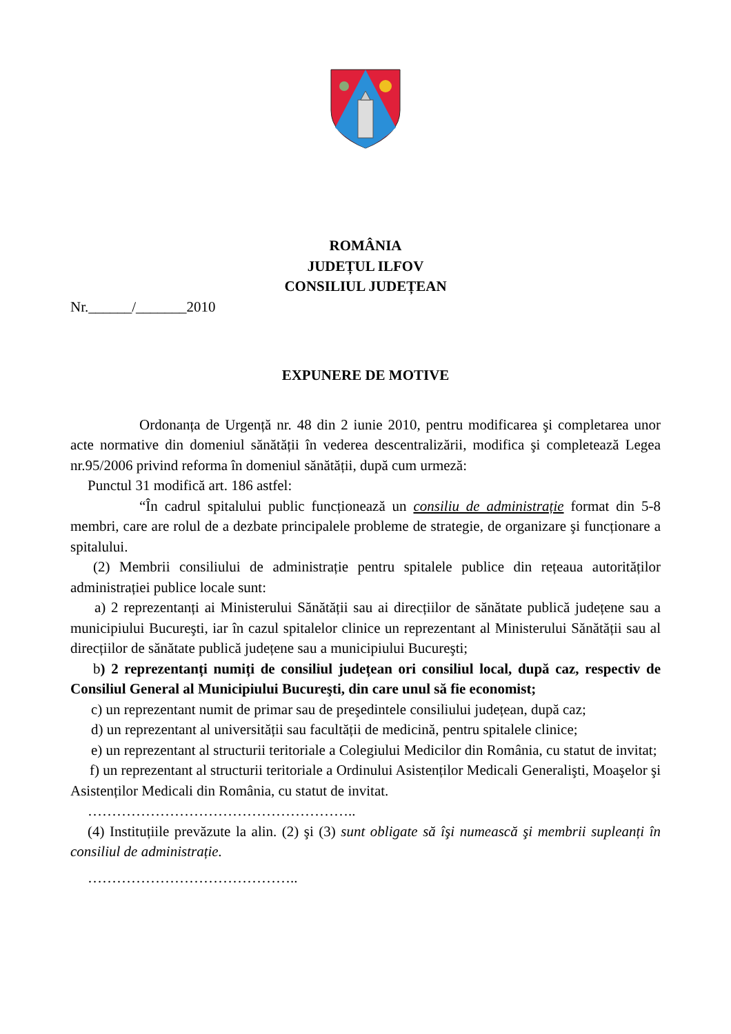ROMÂNIA
JUDEȚUL ILFOV
CONSILIUL JUDEȚEAN
Nr.______/_______2010
EXPUNERE DE MOTIVE
Ordonanța de Urgență nr. 48 din 2 iunie 2010, pentru modificarea şi completarea unor acte normative din domeniul sănătății în vederea descentralizării, modifica şi completează Legea nr.95/2006 privind reforma în domeniul sănătății, după cum urmeză:
Punctul 31 modifică art. 186 astfel:
“În cadrul spitalului public funcționează un consiliu de administrație format din 5-8 membri, care are rolul de a dezbate principalele probleme de strategie, de organizare şi funcționare a spitalului.
(2) Membrii consiliului de administrație pentru spitalele publice din rețeaua autorităților administrației publice locale sunt:
a) 2 reprezentanți ai Ministerului Sănătății sau ai direcțiilor de sănătate publică județene sau a municipiului Bucureşti, iar în cazul spitalelor clinice un reprezentant al Ministerului Sănătății sau al direcțiilor de sănătate publică județene sau a municipiului Bucureşti;
b) 2 reprezentanți numiți de consiliul județean ori consiliul local, după caz, respectiv de Consiliul General al Municipiului Bucureşti, din care unul să fie economist;
c) un reprezentant numit de primar sau de preşedintele consiliului județean, după caz;
d) un reprezentant al universității sau facultății de medicină, pentru spitalele clinice;
e) un reprezentant al structurii teritoriale a Colegiului Medicilor din România, cu statut de invitat;
f) un reprezentant al structurii teritoriale a Ordinului Asistenților Medicali Generalişti, Moaşelor şi Asistenților Medicali din România, cu statut de invitat.
………………………………………………..
(4) Instituțiile prevăzute la alin. (2) şi (3) sunt obligate să îşi numească şi membrii supleanți în consiliul de administrație.
……………………………………..